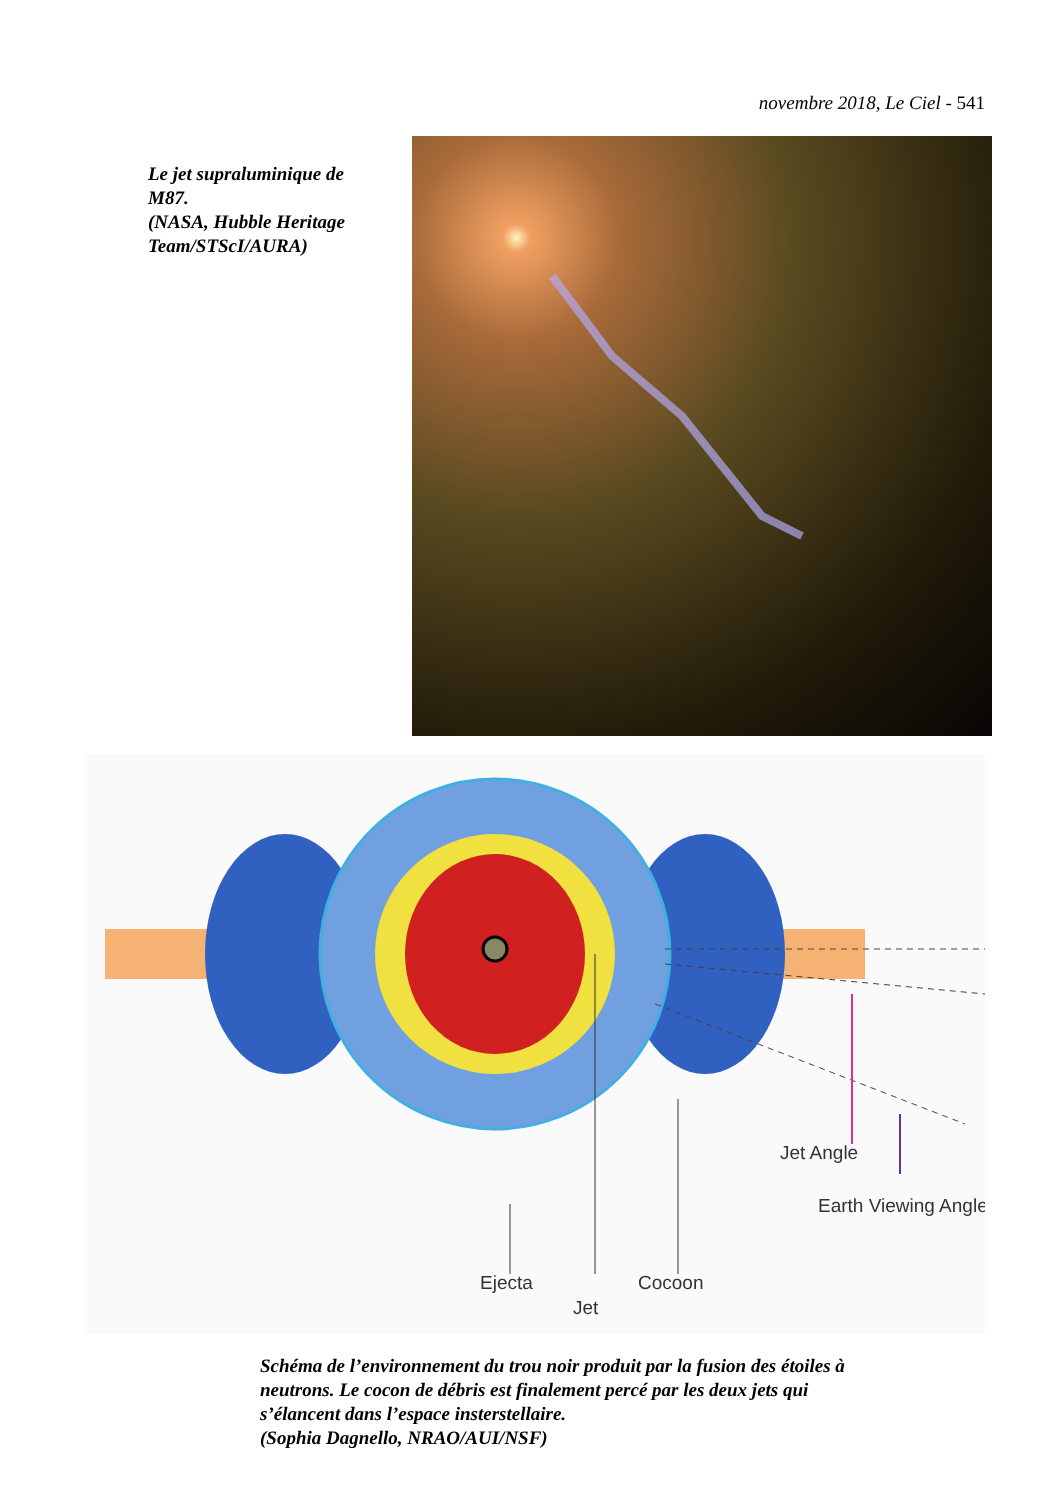novembre 2018, Le Ciel - 541
Le jet supraluminique de M87.
(NASA, Hubble Heritage Team/STScI/AURA)
Jet Angle
Earth Viewing Angle
Ejecta
Cocoon
Jet
Schéma de l’environnement du trou noir produit par la fusion des étoiles à neutrons. Le cocon de débris est finalement percé par les deux jets qui s’élancent dans l’espace insterstellaire.
(Sophia Dagnello, NRAO/AUI/NSF)